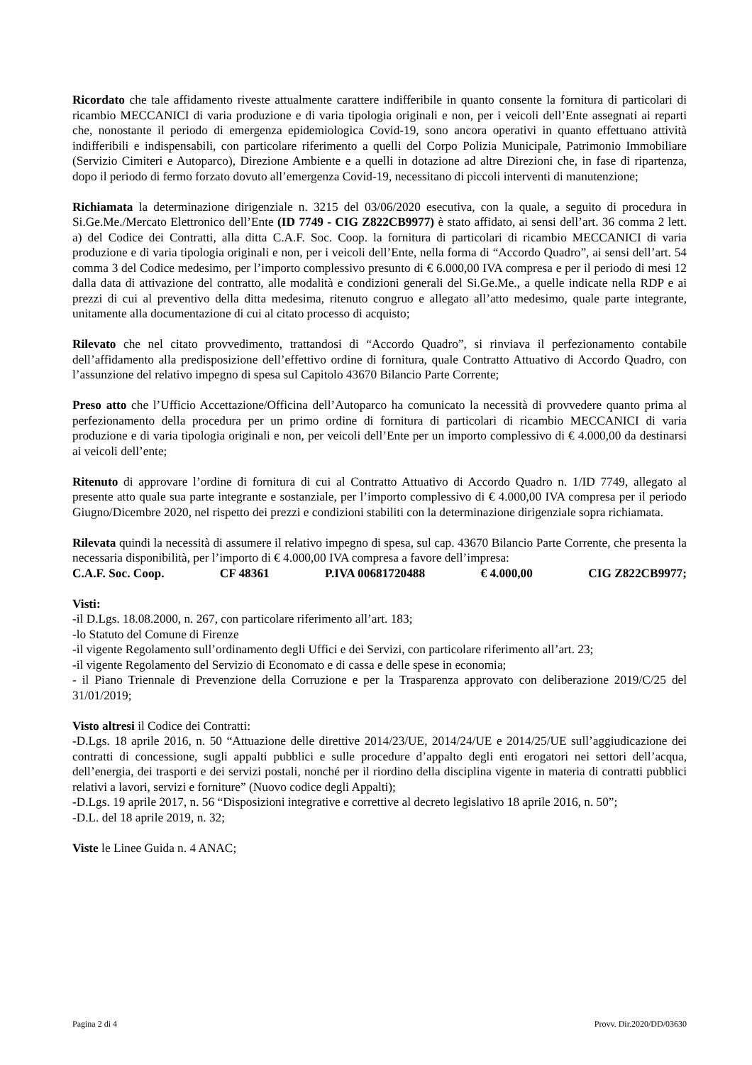Ricordato che tale affidamento riveste attualmente carattere indifferibile in quanto consente la fornitura di particolari di ricambio MECCANICI di varia produzione e di varia tipologia originali e non, per i veicoli dell’Ente assegnati ai reparti che, nonostante il periodo di emergenza epidemiologica Covid-19, sono ancora operativi in quanto effettuano attività indifferibili e indispensabili, con particolare riferimento a quelli del Corpo Polizia Municipale, Patrimonio Immobiliare (Servizio Cimiteri e Autoparco), Direzione Ambiente e a quelli in dotazione ad altre Direzioni che, in fase di ripartenza, dopo il periodo di fermo forzato dovuto all’emergenza Covid-19, necessitano di piccoli interventi di manutenzione;
Richiamata la determinazione dirigenziale n. 3215 del 03/06/2020 esecutiva, con la quale, a seguito di procedura in Si.Ge.Me./Mercato Elettronico dell’Ente (ID 7749 - CIG Z822CB9977) è stato affidato, ai sensi dell’art. 36 comma 2 lett. a) del Codice dei Contratti, alla ditta C.A.F. Soc. Coop. la fornitura di particolari di ricambio MECCANICI di varia produzione e di varia tipologia originali e non, per i veicoli dell’Ente, nella forma di “Accordo Quadro”, ai sensi dell’art. 54 comma 3 del Codice medesimo, per l’importo complessivo presunto di € 6.000,00 IVA compresa e per il periodo di mesi 12 dalla data di attivazione del contratto, alle modalità e condizioni generali del Si.Ge.Me., a quelle indicate nella RDP e ai prezzi di cui al preventivo della ditta medesima, ritenuto congruo e allegato all’atto medesimo, quale parte integrante, unitamente alla documentazione di cui al citato processo di acquisto;
Rilevato che nel citato provvedimento, trattandosi di “Accordo Quadro”, si rinviava il perfezionamento contabile dell’affidamento alla predisposizione dell’effettivo ordine di fornitura, quale Contratto Attuativo di Accordo Quadro, con l’assunzione del relativo impegno di spesa sul Capitolo 43670 Bilancio Parte Corrente;
Preso atto che l’Ufficio Accettazione/Officina dell’Autoparco ha comunicato la necessità di provvedere quanto prima al perfezionamento della procedura per un primo ordine di fornitura di particolari di ricambio MECCANICI di varia produzione e di varia tipologia originali e non, per veicoli dell’Ente per un importo complessivo di € 4.000,00 da destinarsi ai veicoli dell’ente;
Ritenuto di approvare l’ordine di fornitura di cui al Contratto Attuativo di Accordo Quadro n. 1/ID 7749, allegato al presente atto quale sua parte integrante e sostanziale, per l’importo complessivo di € 4.000,00 IVA compresa per il periodo Giugno/Dicembre 2020, nel rispetto dei prezzi e condizioni stabiliti con la determinazione dirigenziale sopra richiamata.
Rilevata quindi la necessità di assumere il relativo impegno di spesa, sul cap. 43670 Bilancio Parte Corrente, che presenta la necessaria disponibilità, per l’importo di € 4.000,00 IVA compresa a favore dell’impresa:
C.A.F. Soc. Coop. CF 48361 P.IVA 00681720488 € 4.000,00 CIG Z822CB9977;
Visti:
-il D.Lgs. 18.08.2000, n. 267, con particolare riferimento all’art. 183;
-lo Statuto del Comune di Firenze
-il vigente Regolamento sull’ordinamento degli Uffici e dei Servizi, con particolare riferimento all’art. 23;
-il vigente Regolamento del Servizio di Economato e di cassa e delle spese in economia;
- il Piano Triennale di Prevenzione della Corruzione e per la Trasparenza approvato con deliberazione 2019/C/25 del 31/01/2019;
Visto altresi il Codice dei Contratti:
-D.Lgs. 18 aprile 2016, n. 50 “Attuazione delle direttive 2014/23/UE, 2014/24/UE e 2014/25/UE sull’aggiudicazione dei contratti di concessione, sugli appalti pubblici e sulle procedure d’appalto degli enti erogatori nei settori dell’acqua, dell’energia, dei trasporti e dei servizi postali, nonché per il riordino della disciplina vigente in materia di contratti pubblici relativi a lavori, servizi e forniture” (Nuovo codice degli Appalti);
-D.Lgs. 19 aprile 2017, n. 56 “Disposizioni integrative e correttive al decreto legislativo 18 aprile 2016, n. 50”;
-D.L. del 18 aprile 2019, n. 32;
Viste le Linee Guida n. 4 ANAC;
Pagina 2 di 4 Provv. Dir.2020/DD/03630